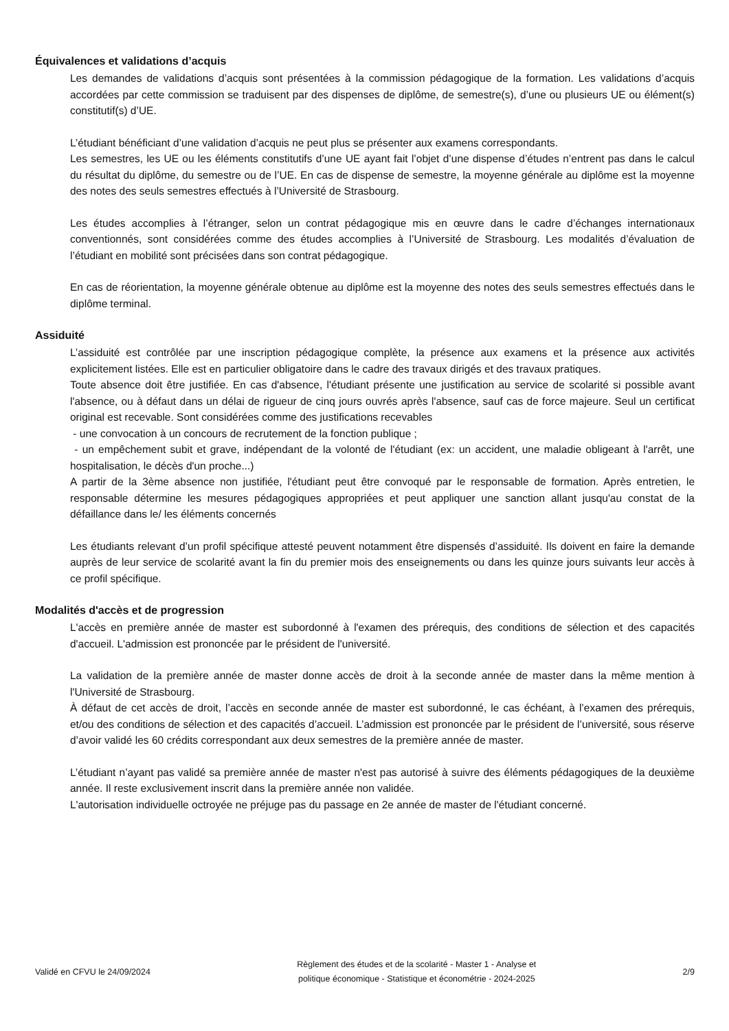Équivalences et validations d’acquis
Les demandes de validations d’acquis sont présentées à la commission pédagogique de la formation. Les validations d’acquis accordées par cette commission se traduisent par des dispenses de diplôme, de semestre(s), d’une ou plusieurs UE ou élément(s) constitutif(s) d’UE.
L’étudiant bénéficiant d’une validation d’acquis ne peut plus se présenter aux examens correspondants.
Les semestres, les UE ou les éléments constitutifs d’une UE ayant fait l’objet d’une dispense d’études n’entrent pas dans le calcul du résultat du diplôme, du semestre ou de l’UE. En cas de dispense de semestre, la moyenne générale au diplôme est la moyenne des notes des seuls semestres effectués à l’Université de Strasbourg.
Les études accomplies à l’étranger, selon un contrat pédagogique mis en œuvre dans le cadre d’échanges internationaux conventionnés, sont considérées comme des études accomplies à l’Université de Strasbourg. Les modalités d’évaluation de l’étudiant en mobilité sont précisées dans son contrat pédagogique.
En cas de réorientation, la moyenne générale obtenue au diplôme est la moyenne des notes des seuls semestres effectués dans le diplôme terminal.
Assiduité
L’assiduité est contrôlée par une inscription pédagogique complète, la présence aux examens et la présence aux activités explicitement listées. Elle est en particulier obligatoire dans le cadre des travaux dirigés et des travaux pratiques.
Toute absence doit être justifiée. En cas d'absence, l'étudiant présente une justification au service de scolarité si possible avant l'absence, ou à défaut dans un délai de rigueur de cinq jours ouvrés après l'absence, sauf cas de force majeure. Seul un certificat original est recevable. Sont considérées comme des justifications recevables
- une convocation à un concours de recrutement de la fonction publique ;
- un empêchement subit et grave, indépendant de la volonté de l'étudiant (ex: un accident, une maladie obligeant à l'arrêt, une hospitalisation, le décès d'un proche...)
A partir de la 3ème absence non justifiée, l'étudiant peut être convoqué par le responsable de formation. Après entretien, le responsable détermine les mesures pédagogiques appropriées et peut appliquer une sanction allant jusqu'au constat de la défaillance dans le/ les éléments concernés
Les étudiants relevant d’un profil spécifique attesté peuvent notamment être dispensés d’assiduité. Ils doivent en faire la demande auprès de leur service de scolarité avant la fin du premier mois des enseignements ou dans les quinze jours suivants leur accès à ce profil spécifique.
Modalités d'accès et de progression
L'accès en première année de master est subordonné à l'examen des prérequis, des conditions de sélection et des capacités d'accueil. L'admission est prononcée par le président de l'université.
La validation de la première année de master donne accès de droit à la seconde année de master dans la même mention à l'Université de Strasbourg.
À défaut de cet accès de droit, l’accès en seconde année de master est subordonné, le cas échéant, à l’examen des prérequis, et/ou des conditions de sélection et des capacités d’accueil. L’admission est prononcée par le président de l’université, sous réserve d’avoir validé les 60 crédits correspondant aux deux semestres de la première année de master.
L’étudiant n’ayant pas validé sa première année de master n'est pas autorisé à suivre des éléments pédagogiques de la deuxième année. Il reste exclusivement inscrit dans la première année non validée.
L'autorisation individuelle octroyée ne préjuge pas du passage en 2e année de master de l'étudiant concerné.
Validé en CFVU le 24/09/2024
Règlement des études et de la scolarité - Master 1 - Analyse et
politique économique - Statistique et économétrie - 2024-2025
2/9